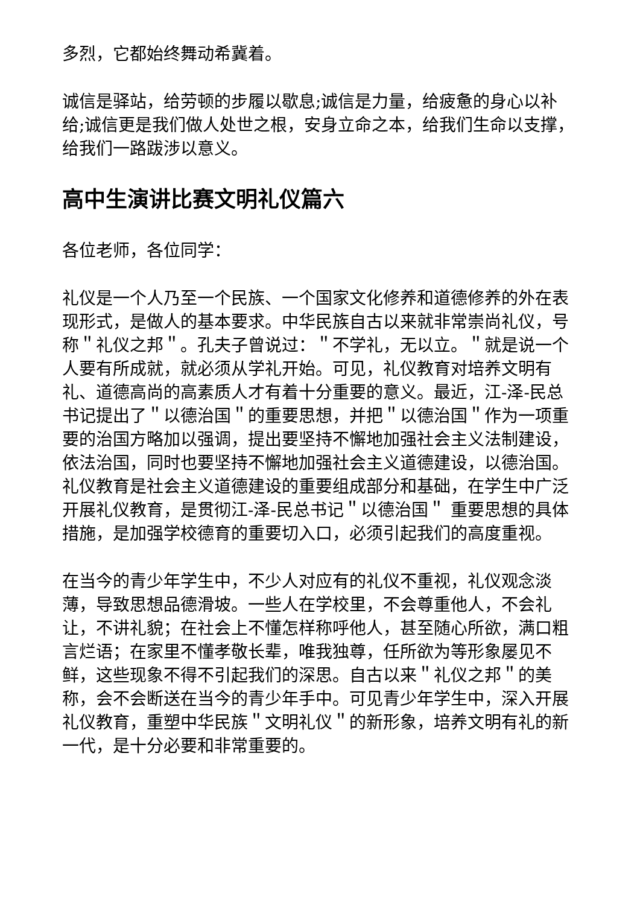多烈，它都始终舞动希冀着。
诚信是驿站，给劳顿的步履以歇息;诚信是力量，给疲惫的身心以补给;诚信更是我们做人处世之根，安身立命之本，给我们生命以支撑，给我们一路跋涉以意义。
高中生演讲比赛文明礼仪篇六
各位老师，各位同学：
礼仪是一个人乃至一个民族、一个国家文化修养和道德修养的外在表现形式，是做人的基本要求。中华民族自古以来就非常崇尚礼仪，号称＂礼仪之邦＂。孔夫子曾说过：＂不学礼，无以立。＂就是说一个人要有所成就，就必须从学礼开始。可见，礼仪教育对培养文明有礼、道德高尚的高素质人才有着十分重要的意义。最近，江-泽-民总书记提出了＂以德治国＂的重要思想，并把＂以德治国＂作为一项重要的治国方略加以强调，提出要坚持不懈地加强社会主义法制建设，依法治国，同时也要坚持不懈地加强社会主义道德建设，以德治国。礼仪教育是社会主义道德建设的重要组成部分和基础，在学生中广泛开展礼仪教育，是贯彻江-泽-民总书记＂以德治国＂ 重要思想的具体措施，是加强学校德育的重要切入口，必须引起我们的高度重视。
在当今的青少年学生中，不少人对应有的礼仪不重视，礼仪观念淡薄，导致思想品德滑坡。一些人在学校里，不会尊重他人，不会礼让，不讲礼貌；在社会上不懂怎样称呼他人，甚至随心所欲，满口粗言烂语；在家里不懂孝敬长辈，唯我独尊，任所欲为等形象屡见不鲜，这些现象不得不引起我们的深思。自古以来＂礼仪之邦＂的美称，会不会断送在当今的青少年手中。可见青少年学生中，深入开展礼仪教育，重塑中华民族＂文明礼仪＂的新形象，培养文明有礼的新一代，是十分必要和非常重要的。